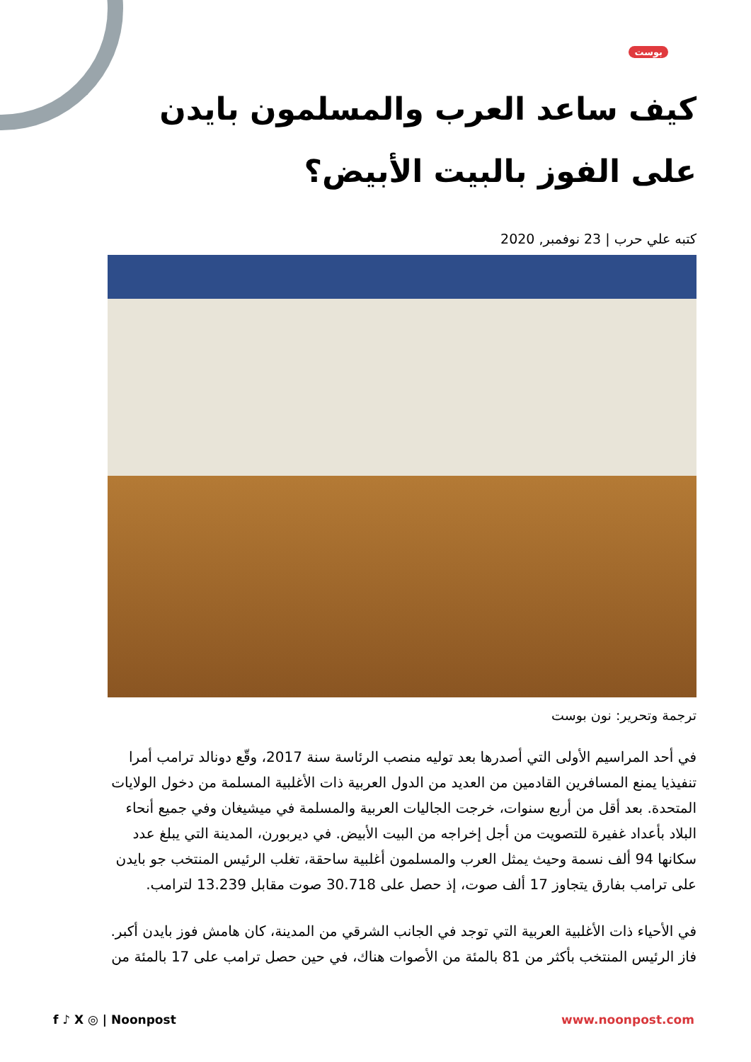بوست
كيف ساعد العرب والمسلمون بايدن على الفوز بالبيت الأبيض؟
كتبه علي حرب | 23 نوفمبر, 2020
ترجمة وتحرير: نون بوست
في أحد المراسيم الأولى التي أصدرها بعد توليه منصب الرئاسة سنة 2017، وقّع دونالد ترامب أمرا تنفيذيا يمنع المسافرين القادمين من العديد من الدول العربية ذات الأغلبية المسلمة من دخول الولايات المتحدة. بعد أقل من أربع سنوات، خرجت الجاليات العربية والمسلمة في ميشيغان وفي جميع أنحاء البلاد بأعداد غفيرة للتصويت من أجل إخراجه من البيت الأبيض. في ديربورن، المدينة التي يبلغ عدد سكانها 94 ألف نسمة وحيث يمثل العرب والمسلمون أغلبية ساحقة، تغلب الرئيس المنتخب جو بايدن على ترامب بفارق يتجاوز 17 ألف صوت، إذ حصل على 30.718 صوت مقابل 13.239 لترامب.
في الأحياء ذات الأغلبية العربية التي توجد في الجانب الشرقي من المدينة، كان هامش فوز بايدن أكبر. فاز الرئيس المنتخب بأكثر من 81 بالمئة من الأصوات هناك، في حين حصل ترامب على 17 بالمئة من
f ♪ X ◎ | Noonpost www.noonpost.com